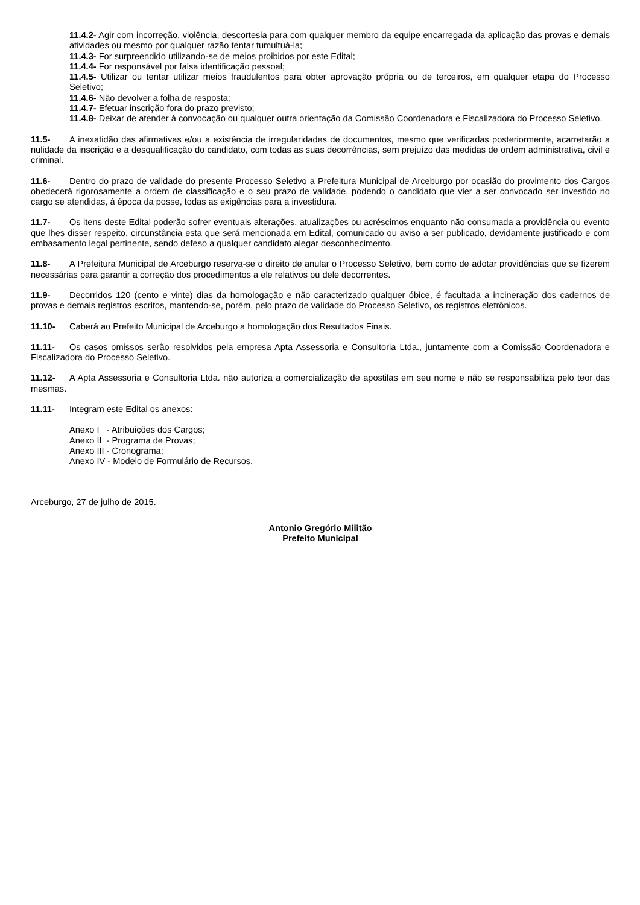11.4.2- Agir com incorreção, violência, descortesia para com qualquer membro da equipe encarregada da aplicação das provas e demais atividades ou mesmo por qualquer razão tentar tumultuá-la;
11.4.3- For surpreendido utilizando-se de meios proibidos por este Edital;
11.4.4- For responsável por falsa identificação pessoal;
11.4.5- Utilizar ou tentar utilizar meios fraudulentos para obter aprovação própria ou de terceiros, em qualquer etapa do Processo Seletivo;
11.4.6- Não devolver a folha de resposta;
11.4.7- Efetuar inscrição fora do prazo previsto;
11.4.8- Deixar de atender à convocação ou qualquer outra orientação da Comissão Coordenadora e Fiscalizadora do Processo Seletivo.
11.5- A inexatidão das afirmativas e/ou a existência de irregularidades de documentos, mesmo que verificadas posteriormente, acarretarão a nulidade da inscrição e a desqualificação do candidato, com todas as suas decorrências, sem prejuízo das medidas de ordem administrativa, civil e criminal.
11.6- Dentro do prazo de validade do presente Processo Seletivo a Prefeitura Municipal de Arceburgo por ocasião do provimento dos Cargos obedecerá rigorosamente a ordem de classificação e o seu prazo de validade, podendo o candidato que vier a ser convocado ser investido no cargo se atendidas, à época da posse, todas as exigências para a investidura.
11.7- Os itens deste Edital poderão sofrer eventuais alterações, atualizações ou acréscimos enquanto não consumada a providência ou evento que lhes disser respeito, circunstância esta que será mencionada em Edital, comunicado ou aviso a ser publicado, devidamente justificado e com embasamento legal pertinente, sendo defeso a qualquer candidato alegar desconhecimento.
11.8- A Prefeitura Municipal de Arceburgo reserva-se o direito de anular o Processo Seletivo, bem como de adotar providências que se fizerem necessárias para garantir a correção dos procedimentos a ele relativos ou dele decorrentes.
11.9- Decorridos 120 (cento e vinte) dias da homologação e não caracterizado qualquer óbice, é facultada a incineração dos cadernos de provas e demais registros escritos, mantendo-se, porém, pelo prazo de validade do Processo Seletivo, os registros eletrônicos.
11.10- Caberá ao Prefeito Municipal de Arceburgo a homologação dos Resultados Finais.
11.11- Os casos omissos serão resolvidos pela empresa Apta Assessoria e Consultoria Ltda., juntamente com a Comissão Coordenadora e Fiscalizadora do Processo Seletivo.
11.12- A Apta Assessoria e Consultoria Ltda. não autoriza a comercialização de apostilas em seu nome e não se responsabiliza pelo teor das mesmas.
11.11- Integram este Edital os anexos:
Anexo I - Atribuições dos Cargos;
Anexo II - Programa de Provas;
Anexo III - Cronograma;
Anexo IV - Modelo de Formulário de Recursos.
Arceburgo, 27 de julho de 2015.
Antonio Gregório Militão
Prefeito Municipal